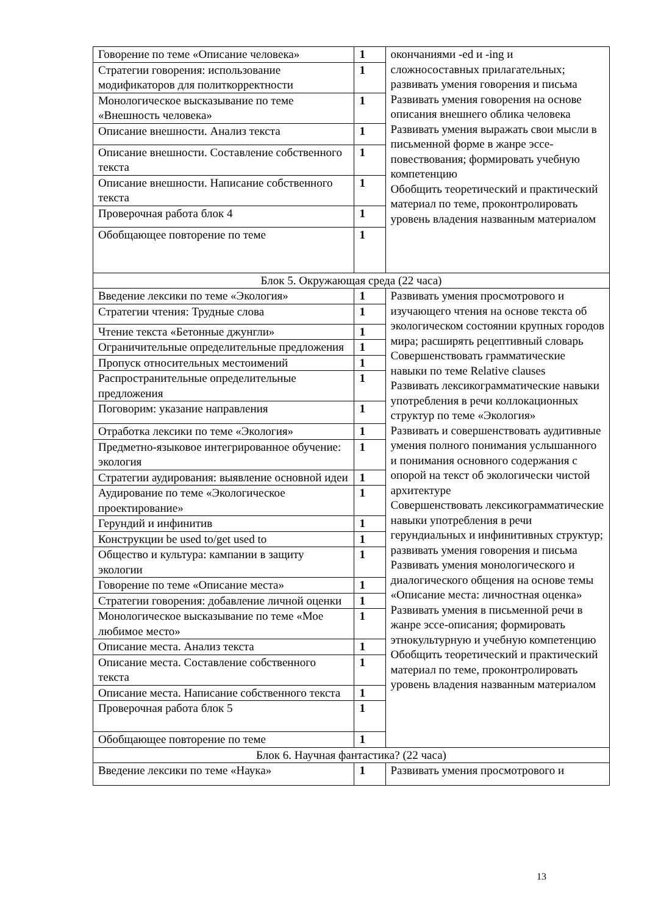| Говорение по теме «Описание человека» | 1 | окончаниями -ed и -ing и сложносоставных прилагательных; развивать умения говорения и письма Развивать умения говорения на основе описания внешнего облика человека Развивать умения выражать свои мысли в письменной форме в жанре эссе-повествования; формировать учебную компетенцию Обобщить теоретический и практический материал по теме, проконтролировать уровень владения названным материалом |
| Стратегии говорения: использование модификаторов для политкорректности | 1 | |
| Монологическое высказывание по теме «Внешность человека» | 1 | |
| Описание внешности. Анализ текста | 1 | |
| Описание внешности. Составление собственного текста | 1 | |
| Описание внешности. Написание собственного текста | 1 | |
| Проверочная работа блок 4 | 1 | |
| Обобщающее повторение по теме | 1 | |
| Блок 5. Окружающая среда (22 часа) | | |
| Введение лексики по теме «Экология» | 1 | Развивать умения просмотрового и изучающего чтения на основе текста об экологическом состоянии крупных городов мира; расширять рецептивный словарь Совершенствовать грамматические навыки по теме Relative clauses Развивать лексикограмматические навыки употребления в речи коллокационных структур по теме «Экология» Развивать и совершенствовать аудитивные умения полного понимания услышанного и понимания основного содержания с опорой на текст об экологически чистой архитектуре Совершенствовать лексикограмматические навыки употребления в речи герундиальных и инфинитивных структур; развивать умения говорения и письма Развивать умения монологического и диалогического общения на основе темы «Описание места: личностная оценка» Развивать умения в письменной речи в жанре эссе-описания; формировать этнокультурную и учебную компетенцию Обобщить теоретический и практический материал по теме, проконтролировать уровень владения названным материалом |
| Стратегии чтения: Трудные слова | 1 | |
| Чтение текста «Бетонные джунгли» | 1 | |
| Ограничительные определительные предложения | 1 | |
| Пропуск относительных местоимений | 1 | |
| Распространительные определительные предложения | 1 | |
| Поговорим: указание направления | 1 | |
| Отработка лексики по теме «Экология» | 1 | |
| Предметно-языковое интегрированное обучение: экология | 1 | |
| Стратегии аудирования: выявление основной идеи | 1 | |
| Аудирование по теме «Экологическое проектирование» | 1 | |
| Герундий и инфинитив | 1 | |
| Конструкции be used to/get used to | 1 | |
| Общество и культура: кампании в защиту экологии | 1 | |
| Говорение по теме «Описание места» | 1 | |
| Стратегии говорения: добавление личной оценки | 1 | |
| Монологическое высказывание по теме «Мое любимое место» | 1 | |
| Описание места. Анализ текста | 1 | |
| Описание места. Составление собственного текста | 1 | |
| Описание места. Написание собственного текста | 1 | |
| Проверочная работа блок 5 | 1 | |
| Обобщающее повторение по теме | 1 | |
| Блок 6. Научная фантастика? (22 часа) | | |
| Введение лексики по теме «Наука» | 1 | Развивать умения просмотрового и |
13